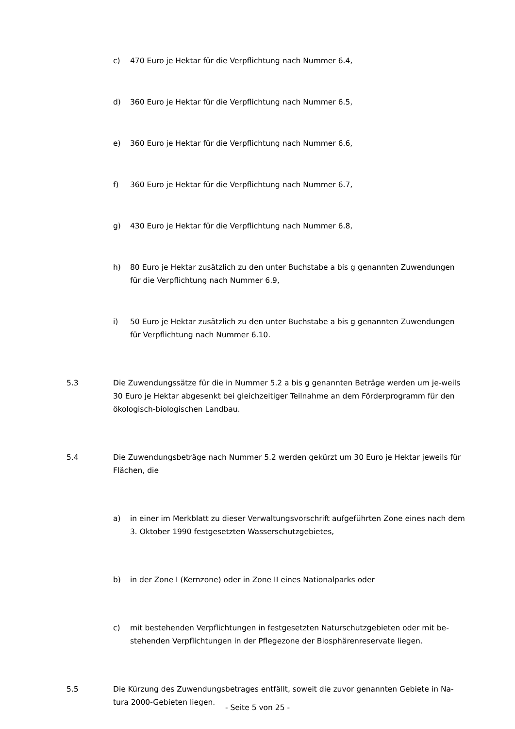c) 470 Euro je Hektar für die Verpflichtung nach Nummer 6.4,
d) 360 Euro je Hektar für die Verpflichtung nach Nummer 6.5,
e) 360 Euro je Hektar für die Verpflichtung nach Nummer 6.6,
f) 360 Euro je Hektar für die Verpflichtung nach Nummer 6.7,
g) 430 Euro je Hektar für die Verpflichtung nach Nummer 6.8,
h) 80 Euro je Hektar zusätzlich zu den unter Buchstabe a bis g genannten Zuwendungen für die Verpflichtung nach Nummer 6.9,
i) 50 Euro je Hektar zusätzlich zu den unter Buchstabe a bis g genannten Zuwendungen für Verpflichtung nach Nummer 6.10.
5.3 Die Zuwendungssätze für die in Nummer 5.2 a bis g genannten Beträge werden um je-weils 30 Euro je Hektar abgesenkt bei gleichzeitiger Teilnahme an dem Förderprogramm für den ökologisch-biologischen Landbau.
5.4 Die Zuwendungsbeträge nach Nummer 5.2 werden gekürzt um 30 Euro je Hektar jeweils für Flächen, die
a) in einer im Merkblatt zu dieser Verwaltungsvorschrift aufgeführten Zone eines nach dem 3. Oktober 1990 festgesetzten Wasserschutzgebietes,
b) in der Zone I (Kernzone) oder in Zone II eines Nationalparks oder
c) mit bestehenden Verpflichtungen in festgesetzten Naturschutzgebieten oder mit be-stehenden Verpflichtungen in der Pflegezone der Biosphärenreservate liegen.
5.5 Die Kürzung des Zuwendungsbetrages entfällt, soweit die zuvor genannten Gebiete in Na-tura 2000-Gebieten liegen.
- Seite 5 von 25 -